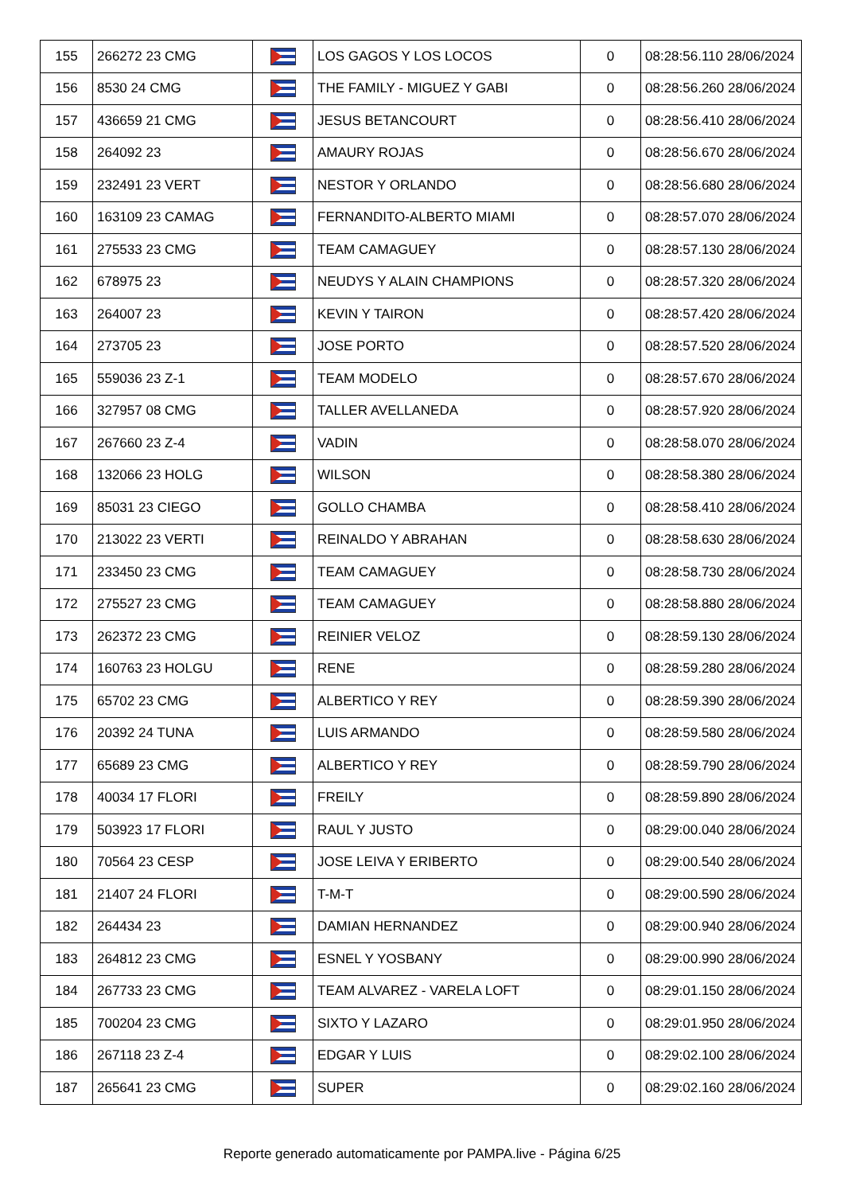| 155 | 266272 23 CMG | | LOS GAGOS Y LOS LOCOS | 0 | 08:28:56.110 28/06/2024 |
| 156 | 8530 24 CMG | | THE FAMILY - MIGUEZ Y GABI | 0 | 08:28:56.260 28/06/2024 |
| 157 | 436659 21 CMG | | JESUS BETANCOURT | 0 | 08:28:56.410 28/06/2024 |
| 158 | 264092 23 | | AMAURY ROJAS | 0 | 08:28:56.670 28/06/2024 |
| 159 | 232491 23 VERT | | NESTOR Y ORLANDO | 0 | 08:28:56.680 28/06/2024 |
| 160 | 163109 23 CAMAG | | FERNANDITO-ALBERTO MIAMI | 0 | 08:28:57.070 28/06/2024 |
| 161 | 275533 23 CMG | | TEAM CAMAGUEY | 0 | 08:28:57.130 28/06/2024 |
| 162 | 678975 23 | | NEUDYS Y ALAIN CHAMPIONS | 0 | 08:28:57.320 28/06/2024 |
| 163 | 264007 23 | | KEVIN Y TAIRON | 0 | 08:28:57.420 28/06/2024 |
| 164 | 273705 23 | | JOSE PORTO | 0 | 08:28:57.520 28/06/2024 |
| 165 | 559036 23 Z-1 | | TEAM MODELO | 0 | 08:28:57.670 28/06/2024 |
| 166 | 327957 08 CMG | | TALLER AVELLANEDA | 0 | 08:28:57.920 28/06/2024 |
| 167 | 267660 23 Z-4 | | VADIN | 0 | 08:28:58.070 28/06/2024 |
| 168 | 132066 23 HOLG | | WILSON | 0 | 08:28:58.380 28/06/2024 |
| 169 | 85031 23 CIEGO | | GOLLO CHAMBA | 0 | 08:28:58.410 28/06/2024 |
| 170 | 213022 23 VERTI | | REINALDO Y ABRAHAN | 0 | 08:28:58.630 28/06/2024 |
| 171 | 233450 23 CMG | | TEAM CAMAGUEY | 0 | 08:28:58.730 28/06/2024 |
| 172 | 275527 23 CMG | | TEAM CAMAGUEY | 0 | 08:28:58.880 28/06/2024 |
| 173 | 262372 23 CMG | | REINIER VELOZ | 0 | 08:28:59.130 28/06/2024 |
| 174 | 160763 23 HOLGU | | RENE | 0 | 08:28:59.280 28/06/2024 |
| 175 | 65702 23 CMG | | ALBERTICO Y REY | 0 | 08:28:59.390 28/06/2024 |
| 176 | 20392 24 TUNA | | LUIS ARMANDO | 0 | 08:28:59.580 28/06/2024 |
| 177 | 65689 23 CMG | | ALBERTICO Y REY | 0 | 08:28:59.790 28/06/2024 |
| 178 | 40034 17 FLORI | | FREILY | 0 | 08:28:59.890 28/06/2024 |
| 179 | 503923 17 FLORI | | RAUL Y JUSTO | 0 | 08:29:00.040 28/06/2024 |
| 180 | 70564 23 CESP | | JOSE LEIVA Y ERIBERTO | 0 | 08:29:00.540 28/06/2024 |
| 181 | 21407 24 FLORI | | T-M-T | 0 | 08:29:00.590 28/06/2024 |
| 182 | 264434 23 | | DAMIAN HERNANDEZ | 0 | 08:29:00.940 28/06/2024 |
| 183 | 264812 23 CMG | | ESNEL Y YOSBANY | 0 | 08:29:00.990 28/06/2024 |
| 184 | 267733 23 CMG | | TEAM ALVAREZ - VARELA LOFT | 0 | 08:29:01.150 28/06/2024 |
| 185 | 700204 23 CMG | | SIXTO Y LAZARO | 0 | 08:29:01.950 28/06/2024 |
| 186 | 267118 23 Z-4 | | EDGAR Y LUIS | 0 | 08:29:02.100 28/06/2024 |
| 187 | 265641 23 CMG | | SUPER | 0 | 08:29:02.160 28/06/2024 |
Reporte generado automaticamente por PAMPA.live - Página 6/25